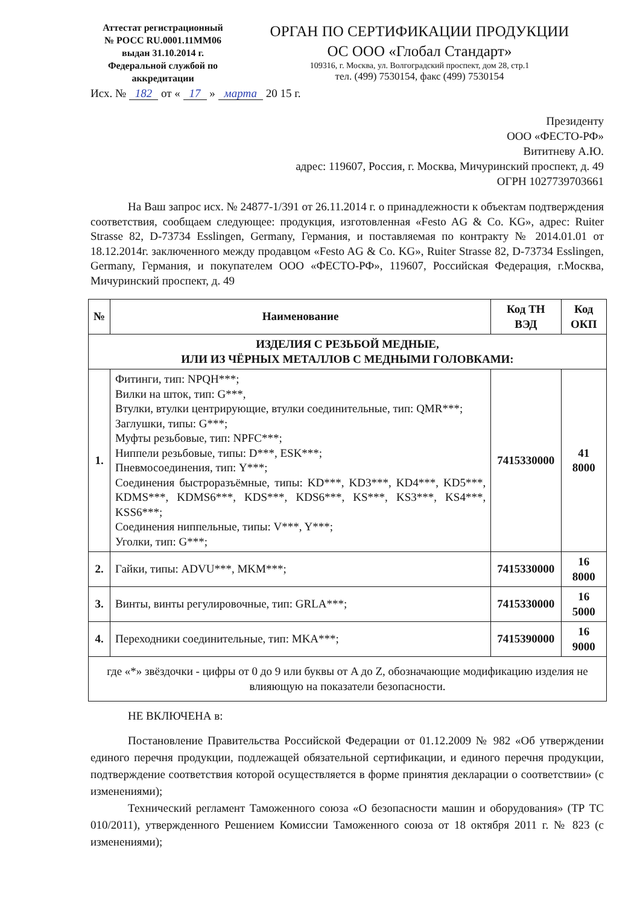Аттестат регистрационный
№ РОСС RU.0001.11ММ06
выдан 31.10.2014 г.
Федеральной службой по
аккредитации
ОРГАН ПО СЕРТИФИКАЦИИ ПРОДУКЦИИ
ОС ООО «Глобал Стандарт»
109316, г. Москва, ул. Волгоградский проспект, дом 28, стр.1
тел. (499) 7530154, факс (499) 7530154
Исх. № 182 от « 17 » марта 20 15 г.
Президенту
ООО «ФЕСТО-РФ»
Вититневу А.Ю.
адрес: 119607, Россия, г. Москва, Мичуринский проспект, д. 49
ОГРН 1027739703661
На Ваш запрос исх. № 24877-1/391 от 26.11.2014 г. о принадлежности к объектам подтверждения соответствия, сообщаем следующее: продукция, изготовленная «Festo AG & Co. KG», адрес: Ruiter Strasse 82, D-73734 Esslingen, Germany, Германия, и поставляемая по контракту № 2014.01.01 от 18.12.2014г. заключенного между продавцом «Festo AG & Co. KG», Ruiter Strasse 82, D-73734 Esslingen, Germany, Германия, и покупателем ООО «ФЕСТО-РФ», 119607, Российская Федерация, г.Москва, Мичуринский проспект, д. 49
| № | Наименование | Код ТН ВЭД | Код ОКП |
| --- | --- | --- | --- |
| ИЗДЕЛИЯ С РЕЗЬБОЙ МЕДНЫЕ, ИЛИ ИЗ ЧЁРНЫХ МЕТАЛЛОВ С МЕДНЫМИ ГОЛОВКАМИ: | | | |
| 1. | Фитинги, тип: NPQH***; Вилки на шток, тип: G***, Втулки, втулки центрирующие, втулки соединительные, тип: QMR***; Заглушки, типы: G***; Муфты резьбовые, тип: NPFC***; Ниппели резьбовые, типы: D***, ESK***; Пневмосоединения, тип: Y***; Соединения быстроразъёмные, типы: KD***, KD3***, KD4***, KD5***, KDMS***, KDMS6***, KDS***, KDS6***, KS***, KS3***, KS4***, KSS6***; Соединения ниппельные, типы: V***, Y***; Уголки, тип: G***; | 7415330000 | 41 8000 |
| 2. | Гайки, типы: ADVU***, MKM***; | 7415330000 | 16 8000 |
| 3. | Винты, винты регулировочные, тип: GRLA***; | 7415330000 | 16 5000 |
| 4. | Переходники соединительные, тип: MKA***; | 7415390000 | 16 9000 |
| где «*» звёздочки - цифры от 0 до 9 или буквы от A до Z, обозначающие модификацию изделия не влияющую на показатели безопасности. | | | |
НЕ ВКЛЮЧЕНА в:
Постановление Правительства Российской Федерации от 01.12.2009 № 982 «Об утверждении единого перечня продукции, подлежащей обязательной сертификации, и единого перечня продукции, подтверждение соответствия которой осуществляется в форме принятия декларации о соответствии» (с изменениями);
Технический регламент Таможенного союза «О безопасности машин и оборудования» (ТР ТС 010/2011), утвержденного Решением Комиссии Таможенного союза от 18 октября 2011 г. № 823 (с изменениями);